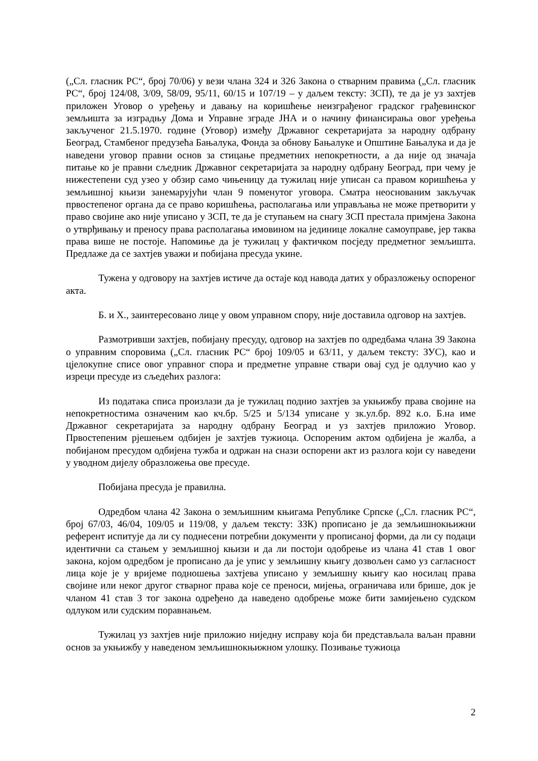(„Сл. гласник РС“, број 70/06) у вези члана 324 и 326 Закона о стварним правима („Сл. гласник РС“, број 124/08, 3/09, 58/09, 95/11, 60/15 и 107/19 – у даљем тексту: ЗСП), те да је уз захтјев приложен Уговор о уређењу и давању на коришћење неизграђеног градског грађевинског земљишта за изградњу Дома и Управне зграде ЈНА и о начину финансирања овог уређења закљученог 21.5.1970. године (Уговор) између Државног секретаријата за народну одбрану Београд, Стамбеног предузећа Бањалука, Фонда за обнову Бањалуке и Општине Бањалука и да је наведени уговор правни основ за стицање предметних непокретности, а да није од значаја питање ко је правни сљедник Државног секретаријата за народну одбрану Београд, при чему је нижестепени суд узео у обзир само чињеницу да тужилац није уписан са правом коришћења у земљишној књизи занемарујући члан 9 поменутог уговора. Сматра неоснованим закључак првостепеног органа да се право коришћења, располагања или управљања не може претворити у право својине ако није уписано у ЗСП, те да је ступањем на снагу ЗСП престала примјена Закона о утврђивању и преносу права располагања имовином на јединице локалне самоуправе, јер таква права више не постоје. Напомиње да је тужилац у фактичком посједу предметног земљишта. Предлаже да се захтјев уважи и побијана пресуда укине.
Тужена у одговору на захтјев истиче да остаје код навода датих у образложењу оспореног акта.
Б. и Х., заинтересовано лице у овом управном спору, није доставила одговор на захтјев.
Размотривши захтјев, побијану пресуду, одговор на захтјев по одредбама члана 39 Закона о управним споровима („Сл. гласник РС“ број 109/05 и 63/11, у даљем тексту: ЗУС), као и цјелокупне списе овог управног спора и предметне управне ствари овај суд је одлучио као у изреци пресуде из сљедећих разлога:
Из података списа произлази да је тужилац поднио захтјев за укњижбу права својине на непокретностима означеним као кч.бр. 5/25 и 5/134 уписане у зк.ул.бр. 892 к.о. Б.на име Државног секретаријата за народну одбрану Београд и уз захтјев приложио Уговор. Првостепеним рјешењем одбијен је захтјев тужиоца. Оспореним актом одбијена је жалба, а побијаном пресудом одбијена тужба и одржан на снази оспорени акт из разлога који су наведени у уводном дијелу образложења ове пресуде.
Побијана пресуда је правилна.
Одредбом члана 42 Закона о земљишним књигама Републике Српске („Сл. гласник РС“, број 67/03, 46/04, 109/05 и 119/08, у даљем тексту: ЗЗК) прописано је да земљишнокњижни референт испитује да ли су поднесени потребни документи у прописаној форми, да ли су подаци идентични са стањем у земљишној књизи и да ли постоји одобрење из члана 41 став 1 овог закона, којом одредбом је прописано да је упис у земљишну књигу дозвољен само уз сагласност лица које је у вријеме подношења захтјева уписано у земљишну књигу као носилац права својине или неког другог стварног права које се преноси, мијења, ограничава или брише, док је чланом 41 став 3 тог закона одређено да наведено одобрење може бити замијењено судском одлуком или судским поравнањем.
Тужилац уз захтјев није приложио ниједну исправу која би представљала ваљан правни основ за укњижбу у наведеном земљишнокњижном улошку. Позивање тужиоца
2